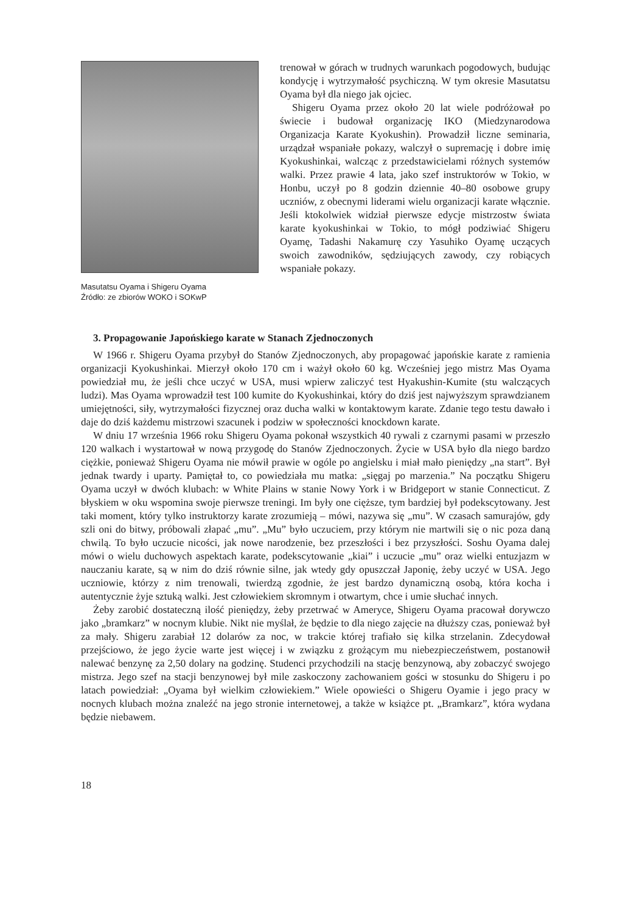Masutatsu Oyama i Shigeru Oyama
Źródło: ze zbiorów WOKO i SOKwP
trenował w górach w trudnych warunkach pogodowych, budując kondycję i wytrzymałość psychiczną. W tym okresie Masutatsu Oyama był dla niego jak ojciec.
Shigeru Oyama przez około 20 lat wiele podróżował po świecie i budował organizację IKO (Miedzynarodowa Organizacja Karate Kyokushin). Prowadził liczne seminaria, urządzał wspaniałe pokazy, walczył o supremację i dobre imię Kyokushinkai, walcząc z przedstawicielami różnych systemów walki. Przez prawie 4 lata, jako szef instruktorów w Tokio, w Honbu, uczył po 8 godzin dziennie 40–80 osobowe grupy uczniów, z obecnymi liderami wielu organizacji karate włącznie. Jeśli ktokolwiek widział pierwsze edycje mistrzostw świata karate kyokushinkai w Tokio, to mógł podziwiać Shigeru Oyamę, Tadashi Nakamurę czy Yasuhiko Oyamę uczących swoich zawodników, sędziujących zawody, czy robiących wspaniałe pokazy.
3. Propagowanie Japońskiego karate w Stanach Zjednoczonych
W 1966 r. Shigeru Oyama przybył do Stanów Zjednoczonych, aby propagować japońskie karate z ramienia organizacji Kyokushinkai. Mierzył około 170 cm i ważył około 60 kg. Wcześniej jego mistrz Mas Oyama powiedział mu, że jeśli chce uczyć w USA, musi wpierw zaliczyć test Hyakushin-Kumite (stu walczących ludzi). Mas Oyama wprowadził test 100 kumite do Kyokushinkai, który do dziś jest najwyższym sprawdzianem umiejętności, siły, wytrzymałości fizycznej oraz ducha walki w kontaktowym karate. Zdanie tego testu dawało i daje do dziś każdemu mistrzowi szacunek i podziw w społeczności knockdown karate.
W dniu 17 września 1966 roku Shigeru Oyama pokonał wszystkich 40 rywali z czarnymi pasami w przeszło 120 walkach i wystartował w nową przygodę do Stanów Zjednoczonych. Życie w USA było dla niego bardzo ciężkie, ponieważ Shigeru Oyama nie mówił prawie w ogóle po angielsku i miał mało pieniędzy „na start”. Był jednak twardy i uparty. Pamiętał to, co powiedziała mu matka: „sięgaj po marzenia.” Na początku Shigeru Oyama uczył w dwóch klubach: w White Plains w stanie Nowy York i w Bridgeport w stanie Connecticut. Z błyskiem w oku wspomina swoje pierwsze treningi. Im były one cięższe, tym bardziej był podekscytowany. Jest taki moment, który tylko instruktorzy karate zrozumieją – mówi, nazywa się „mu”. W czasach samurajów, gdy szli oni do bitwy, próbowali złapać „mu”. „Mu” było uczuciem, przy którym nie martwili się o nic poza daną chwilą. To było uczucie nicości, jak nowe narodzenie, bez przeszłości i bez przyszłości. Soshu Oyama dalej mówi o wielu duchowych aspektach karate, podekscytowanie „kiai” i uczucie „mu” oraz wielki entuzjazm w nauczaniu karate, są w nim do dziś równie silne, jak wtedy gdy opuszczał Japonię, żeby uczyć w USA. Jego uczniowie, którzy z nim trenowali, twierdzą zgodnie, że jest bardzo dynamiczną osobą, która kocha i autentycznie żyje sztuką walki. Jest człowiekiem skromnym i otwartym, chce i umie słuchać innych.
Żeby zarobić dostateczną ilość pieniędzy, żeby przetrwać w Ameryce, Shigeru Oyama pracował dorywczo jako „bramkarz” w nocnym klubie. Nikt nie myślał, że będzie to dla niego zajęcie na dłuższy czas, ponieważ był za mały. Shigeru zarabiał 12 dolarów za noc, w trakcie której trafiało się kilka strzelanin. Zdecydował przejściowo, że jego życie warte jest więcej i w związku z grożącym mu niebezpieczeństwem, postanowił nalewać benzynę za 2,50 dolary na godzinę. Studenci przychodzili na stację benzynową, aby zobaczyć swojego mistrza. Jego szef na stacji benzynowej był mile zaskoczony zachowaniem gości w stosunku do Shigeru i po latach powiedział: „Oyama był wielkim człowiekiem.” Wiele opowieści o Shigeru Oyamie i jego pracy w nocnych klubach można znaleźć na jego stronie internetowej, a także w książce pt. „Bramkarz”, która wydana będzie niebawem.
18